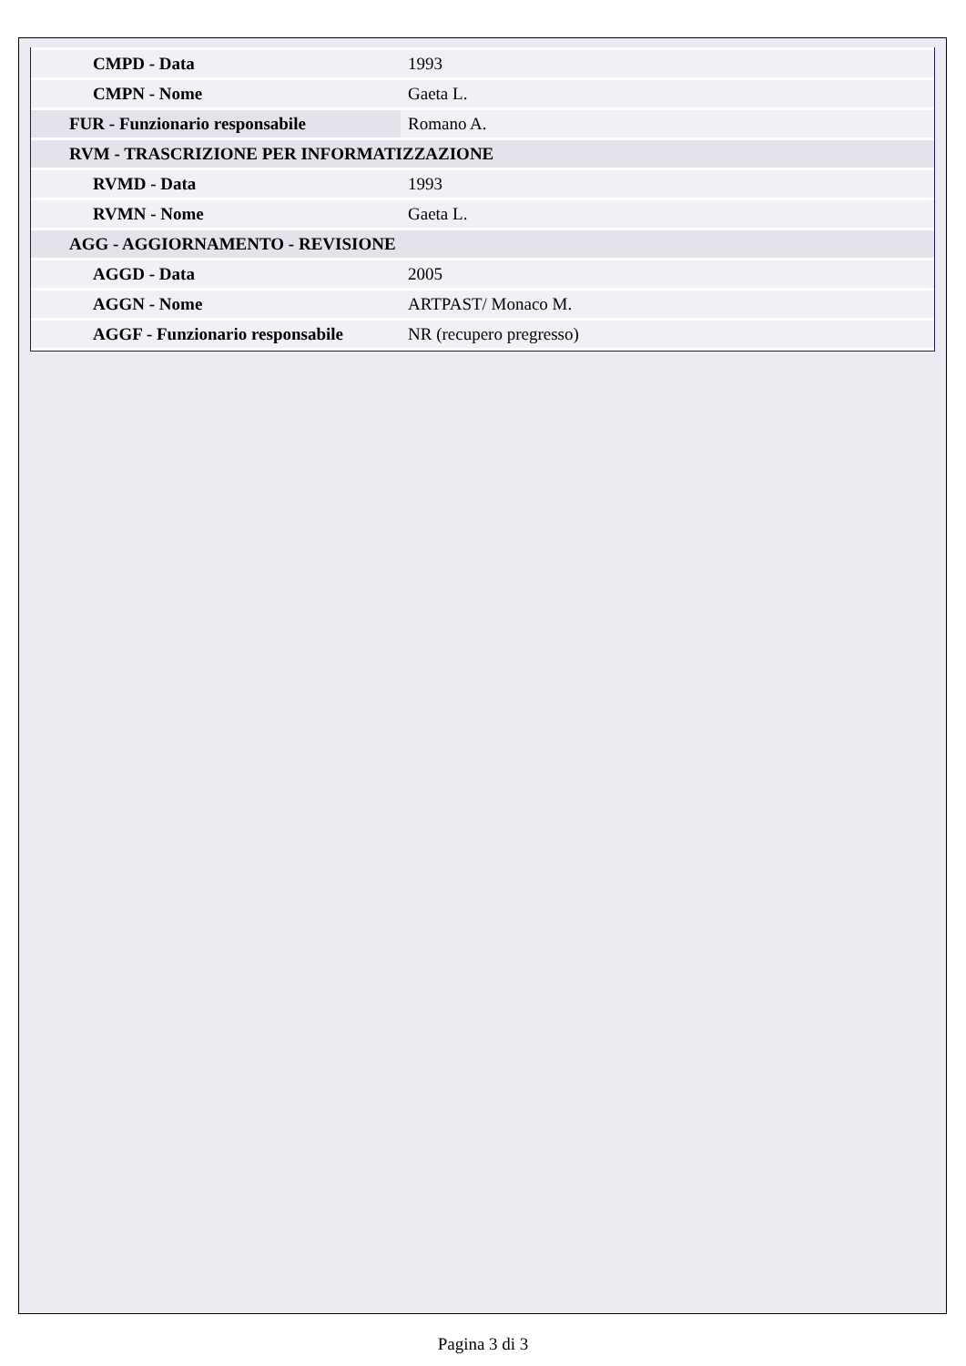| CMPD - Data | 1993 |
| CMPN - Nome | Gaeta L. |
| FUR - Funzionario responsabile | Romano A. |
| RVM - TRASCRIZIONE PER INFORMATIZZAZIONE | |
| RVMD - Data | 1993 |
| RVMN - Nome | Gaeta L. |
| AGG - AGGIORNAMENTO - REVISIONE | |
| AGGD - Data | 2005 |
| AGGN - Nome | ARTPAST/ Monaco M. |
| AGGF - Funzionario responsabile | NR (recupero pregresso) |
Pagina 3 di 3